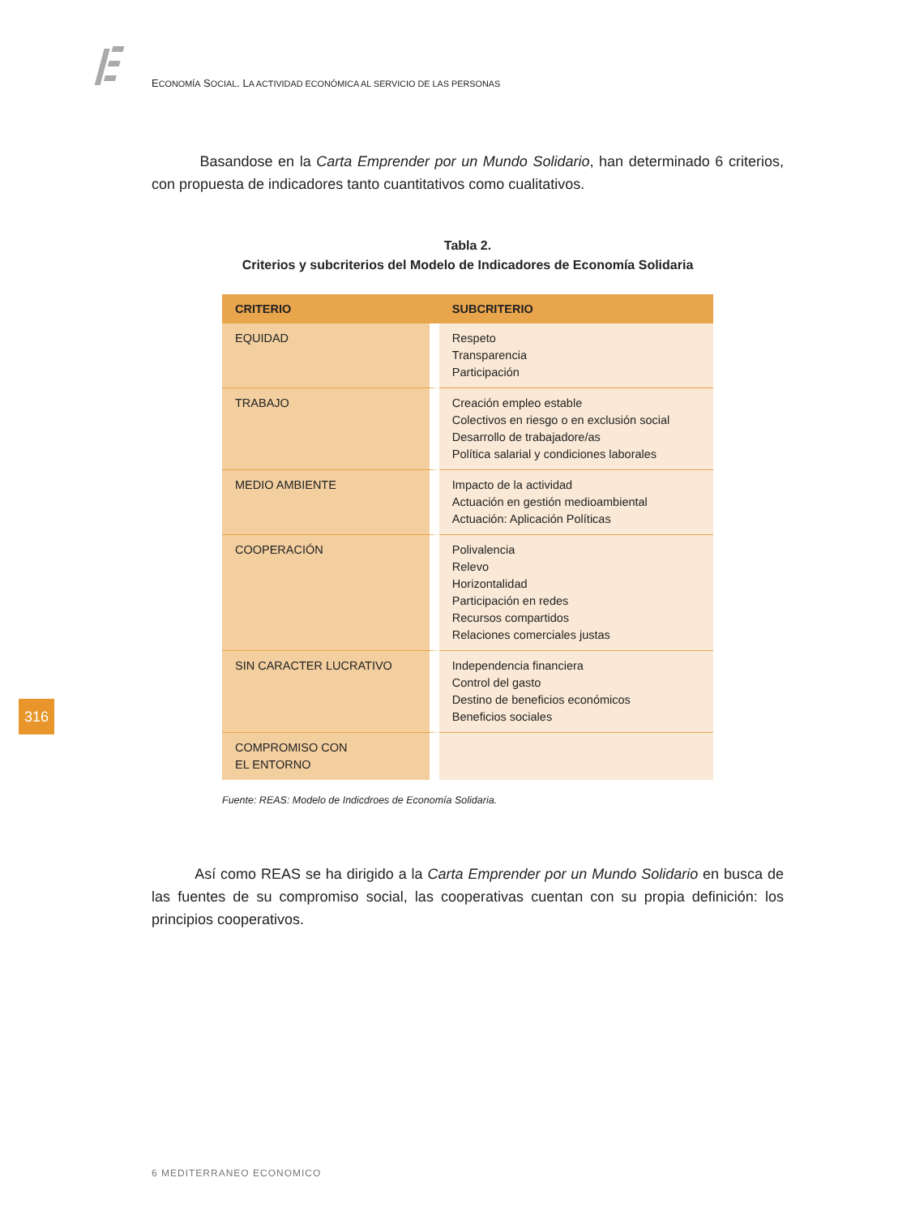ECONOMÍA SOCIAL. LA ACTIVIDAD ECONÓMICA AL SERVICIO DE LAS PERSONAS
Basandose en la Carta Emprender por un Mundo Solidario, han determinado 6 criterios, con propuesta de indicadores tanto cuantitativos como cualitativos.
Tabla 2.
Criterios y subcriterios del Modelo de Indicadores de Economía Solidaria
| CRITERIO | SUBCRITERIO |
| --- | --- |
| EQUIDAD | Respeto Transparencia Participación |
| TRABAJO | Creación empleo estable Colectivos en riesgo o en exclusión social Desarrollo de trabajadore/as Política salarial y condiciones laborales |
| MEDIO AMBIENTE | Impacto de la actividad Actuación en gestión medioambiental Actuación: Aplicación Políticas |
| COOPERACIÓN | Polivalencia Relevo Horizontalidad Participación en redes Recursos compartidos Relaciones comerciales justas |
| SIN CARACTER LUCRATIVO | Independencia financiera Control del gasto Destino de beneficios económicos Beneficios sociales |
| COMPROMISO CON EL ENTORNO | |
Fuente: REAS: Modelo de Indicdroes de Economía Solidaria.
Así como REAS se ha dirigido a la Carta Emprender por un Mundo Solidario en busca de las fuentes de su compromiso social, las cooperativas cuentan con su propia definición: los principios cooperativos.
316
6 MEDITERRANEO ECONOMICO